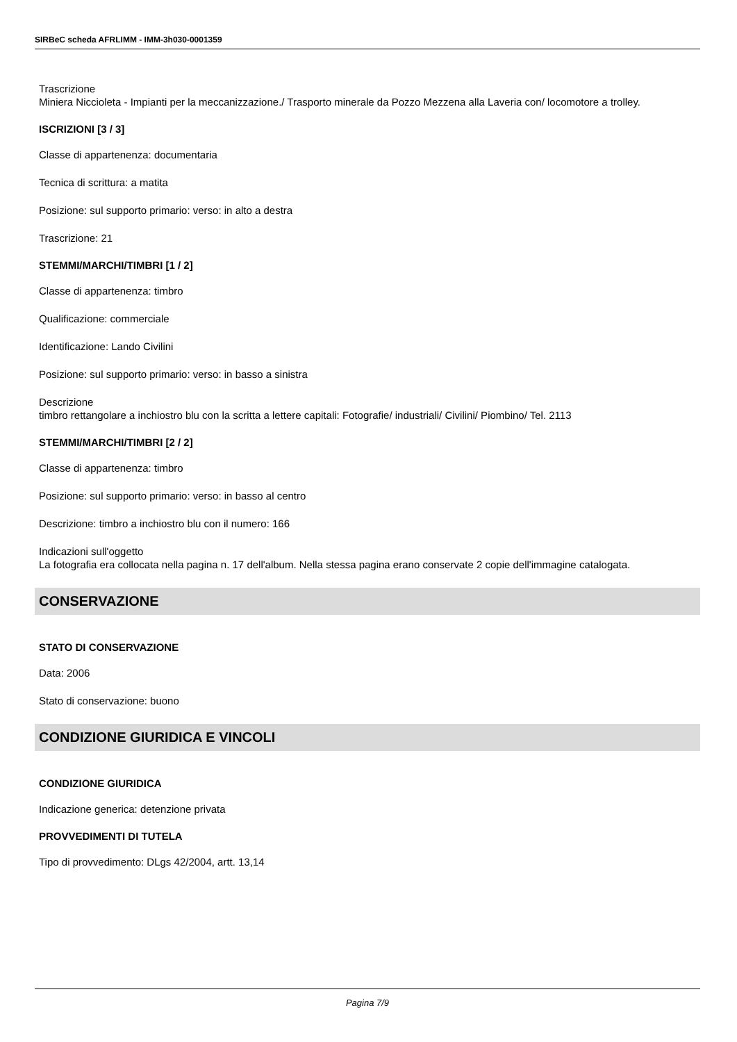SIRBeC scheda AFRLIMM - IMM-3h030-0001359
Trascrizione
Miniera Niccioleta - Impianti per la meccanizzazione./ Trasporto minerale da Pozzo Mezzena alla Laveria con/ locomotore a trolley.
ISCRIZIONI [3 / 3]
Classe di appartenenza: documentaria
Tecnica di scrittura: a matita
Posizione: sul supporto primario: verso: in alto a destra
Trascrizione: 21
STEMMI/MARCHI/TIMBRI [1 / 2]
Classe di appartenenza: timbro
Qualificazione: commerciale
Identificazione: Lando Civilini
Posizione: sul supporto primario: verso: in basso a sinistra
Descrizione
timbro rettangolare a inchiostro blu con la scritta a lettere capitali: Fotografie/ industriali/ Civilini/ Piombino/ Tel. 2113
STEMMI/MARCHI/TIMBRI [2 / 2]
Classe di appartenenza: timbro
Posizione: sul supporto primario: verso: in basso al centro
Descrizione: timbro a inchiostro blu con il numero: 166
Indicazioni sull'oggetto
La fotografia era collocata nella pagina n. 17 dell'album. Nella stessa pagina erano conservate 2 copie dell'immagine catalogata.
CONSERVAZIONE
STATO DI CONSERVAZIONE
Data: 2006
Stato di conservazione: buono
CONDIZIONE GIURIDICA E VINCOLI
CONDIZIONE GIURIDICA
Indicazione generica: detenzione privata
PROVVEDIMENTI DI TUTELA
Tipo di provvedimento: DLgs 42/2004, artt. 13,14
Pagina 7/9